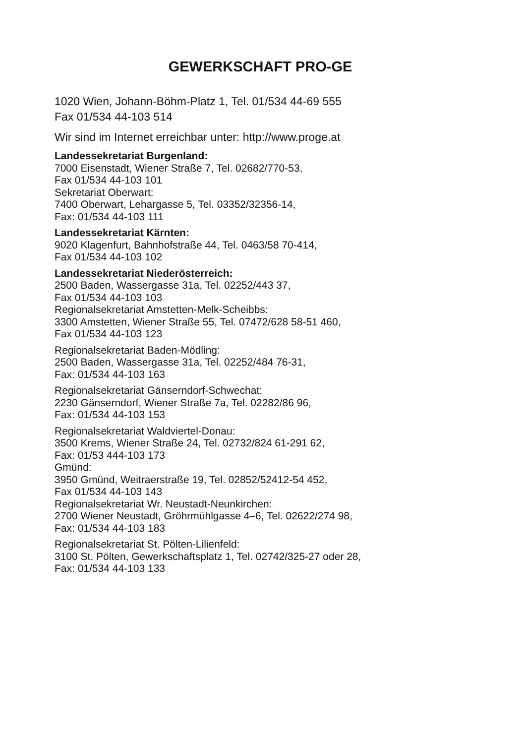GEWERKSCHAFT PRO-GE
1020 Wien, Johann-Böhm-Platz 1, Tel. 01/534 44-69 555
Fax 01/534 44-103 514
Wir sind im Internet erreichbar unter: http://www.proge.at
Landessekretariat Burgenland:
7000 Eisenstadt, Wiener Straße 7, Tel. 02682/770-53,
Fax 01/534 44-103 101
Sekretariat Oberwart:
7400 Oberwart, Lehargasse 5, Tel. 03352/32356-14,
Fax: 01/534 44-103 111
Landessekretariat Kärnten:
9020 Klagenfurt, Bahnhofstraße 44, Tel. 0463/58 70-414,
Fax 01/534 44-103 102
Landessekretariat Niederösterreich:
2500 Baden, Wassergasse 31a, Tel. 02252/443 37,
Fax 01/534 44-103 103
Regionalsekretariat Amstetten-Melk-Scheibbs:
3300 Amstetten, Wiener Straße 55, Tel. 07472/628 58-51 460,
Fax 01/534 44-103 123
Regionalsekretariat Baden-Mödling:
2500 Baden, Wassergasse 31a, Tel. 02252/484 76-31,
Fax: 01/534 44-103 163
Regionalsekretariat Gänserndorf-Schwechat:
2230 Gänserndorf, Wiener Straße 7a, Tel. 02282/86 96,
Fax: 01/534 44-103 153
Regionalsekretariat Waldviertel-Donau:
3500 Krems, Wiener Straße 24, Tel. 02732/824 61-291 62,
Fax: 01/53 444-103 173
Gmünd:
3950 Gmünd, Weitraerstraße 19, Tel. 02852/52412-54 452,
Fax 01/534 44-103 143
Regionalsekretariat Wr. Neustadt-Neunkirchen:
2700 Wiener Neustadt, Gröhrmühlgasse 4–6, Tel. 02622/274 98,
Fax: 01/534 44-103 183
Regionalsekretariat St. Pölten-Lilienfeld:
3100 St. Pölten, Gewerkschaftsplatz 1, Tel. 02742/325-27 oder 28,
Fax: 01/534 44-103 133